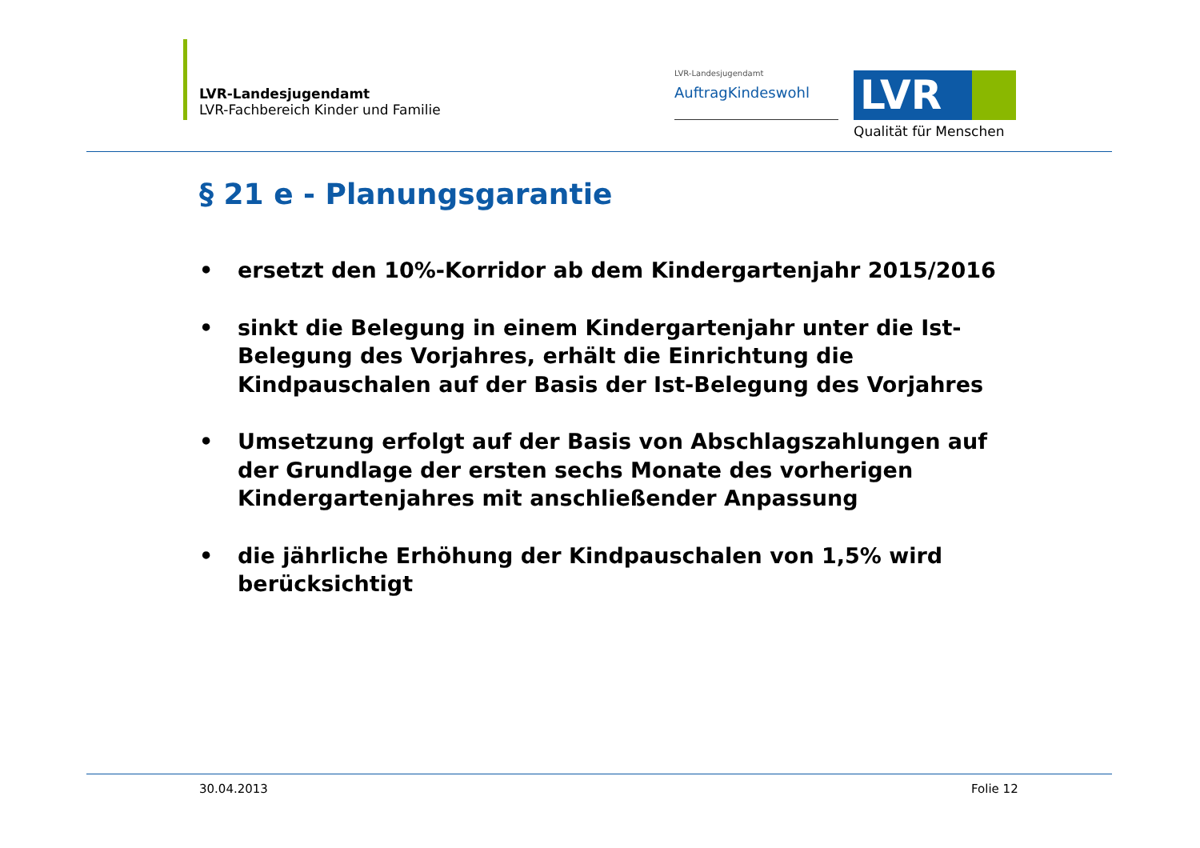LVR-Landesjugendamt
LVR-Fachbereich Kinder und Familie
LVR-Landesjugendamt
AuftragKindeswohl
LVR
Qualität für Menschen
§ 21 e - Planungsgarantie
• ersetzt den 10%-Korridor ab dem Kindergartenjahr 2015/2016
• sinkt die Belegung in einem Kindergartenjahr unter die Ist-Belegung des Vorjahres, erhält die Einrichtung die Kindpauschalen auf der Basis der Ist-Belegung des Vorjahres
• Umsetzung erfolgt auf der Basis von Abschlagszahlungen auf der Grundlage der ersten sechs Monate des vorherigen Kindergartenjahres mit anschließender Anpassung
• die jährliche Erhöhung der Kindpauschalen von 1,5% wird berücksichtigt
30.04.2013 Folie 12